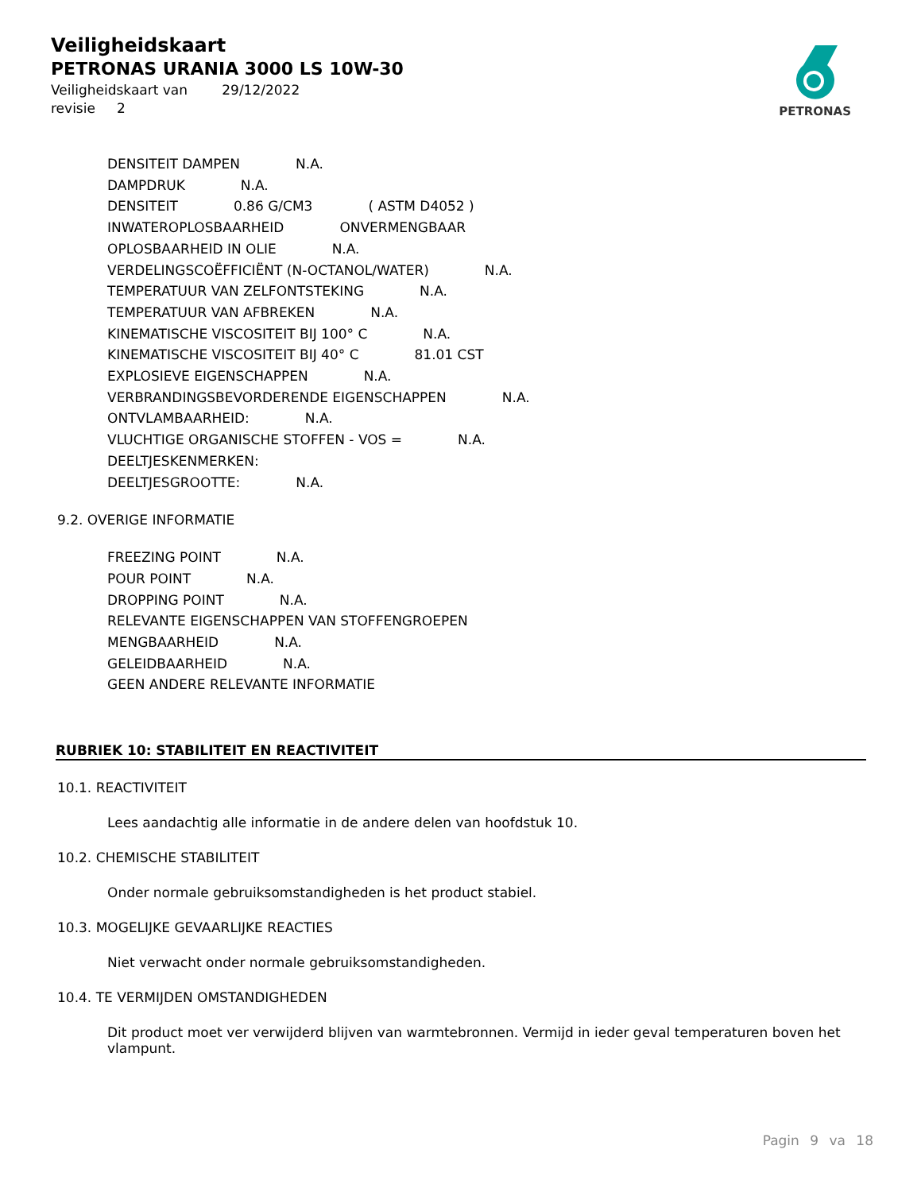Veiligheidskaart
PETRONAS URANIA 3000 LS 10W-30
Veiligheidskaart van 29/12/2022
revisie 2
PETRONAS
DENSITEIT DAMPEN N.A.
DAMPDRUK N.A.
DENSITEIT 0.86 G/CM3 ( ASTM D4052 )
INWATEROPLOSBAARHEID ONVERMENGBAAR
OPLOSBAARHEID IN OLIE N.A.
VERDELINGSCOËFFICIËNT (N-OCTANOL/WATER) N.A.
TEMPERATUUR VAN ZELFONTSTEKING N.A.
TEMPERATUUR VAN AFBREKEN N.A.
KINEMATISCHE VISCOSITEIT BIJ 100° C N.A.
KINEMATISCHE VISCOSITEIT BIJ 40° C 81.01 CST
EXPLOSIEVE EIGENSCHAPPEN N.A.
VERBRANDINGSBEVORDERENDE EIGENSCHAPPEN N.A.
ONTVLAMBAARHEID: N.A.
VLUCHTIGE ORGANISCHE STOFFEN - VOS = N.A.
DEELTJESKENMERKEN:
DEELTJESGROOTTE: N.A.
9.2. OVERIGE INFORMATIE
FREEZING POINT N.A.
POUR POINT N.A.
DROPPING POINT N.A.
RELEVANTE EIGENSCHAPPEN VAN STOFFENGROEPEN
MENGBAARHEID N.A.
GELEIDBAARHEID N.A.
GEEN ANDERE RELEVANTE INFORMATIE
RUBRIEK 10: STABILITEIT EN REACTIVITEIT
10.1. REACTIVITEIT
Lees aandachtig alle informatie in de andere delen van hoofdstuk 10.
10.2. CHEMISCHE STABILITEIT
Onder normale gebruiksomstandigheden is het product stabiel.
10.3. MOGELIJKE GEVAARLIJKE REACTIES
Niet verwacht onder normale gebruiksomstandigheden.
10.4. TE VERMIJDEN OMSTANDIGHEDEN
Dit product moet ver verwijderd blijven van warmtebronnen. Vermijd in ieder geval temperaturen boven het vlampunt.
Pagin 9 va 18